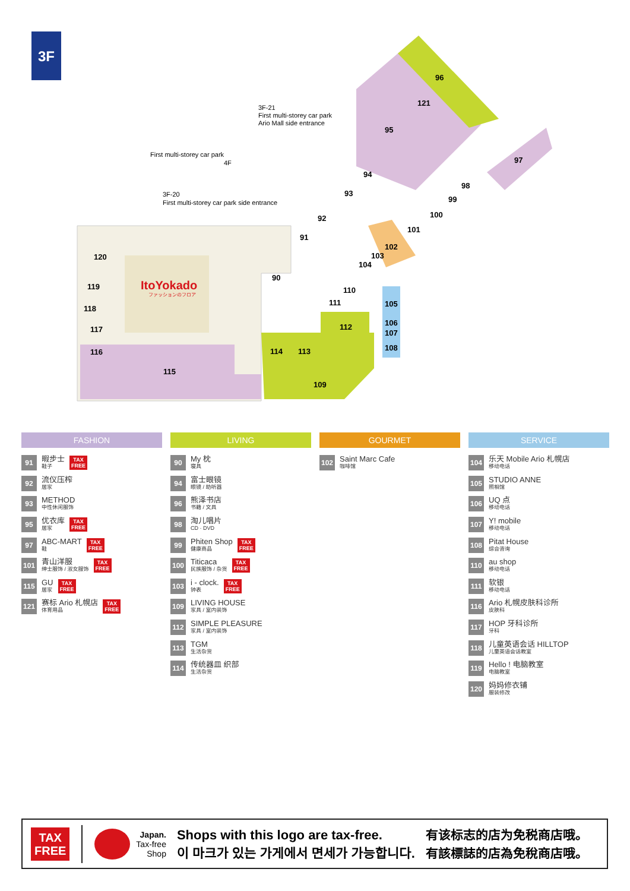3F
3F-21
First multi-storey car park
Ario Mall side entrance
First multi-storey car park
4F
3F-20
First multi-storey car park side entrance
ItoYokado
ファッションのフロア
96
121
95
94
93
92
91
90
97
98
99
100
101
102
103
104
105
106
107
108
109
110
111
112
113
114
115
116
117
118
119
120
FASHION
91 暇步士
鞋子 TAX
FREE
92 流仪压榨
居家
93 METHOD
中性休闲服饰
95 优衣库
居家 TAX
FREE
97 ABC-MART
鞋 TAX
FREE
101 青山洋服
绅士服饰 / 淑女服饰 TAX
FREE
115 GU
居家 TAX
FREE
121 赛标 Ario 札幌店
体育用品 TAX
FREE
LIVING
90 My 枕
寝具
94 富士眼镜
眼镜 / 助听器
96 熊泽书店
书籍 / 文具
98 淘儿唱片
CD · DVD
99 Phiten Shop
健康商品 TAX
FREE
100 Titicaca
民族服饰 / 杂货 TAX
FREE
103 i - clock.
钟表 TAX
FREE
109 LIVING HOUSE
家具 / 室内装饰
112 SIMPLE PLEASURE
家具 / 室内装饰
113 TGM
生活杂货
114 传统器皿 织部
生活杂货
GOURMET
102 Saint Marc Cafe
咖啡馆
SERVICE
104 乐天 Mobile Ario 札幌店
移动电话
105 STUDIO ANNE
照相馆
106 UQ 点
移动电话
107 Y! mobile
移动电话
108 Pitat House
综合咨询
110 au shop
移动电话
111 软银
移动电话
116 Ario 札幌皮肤科诊所
皮肤科
117 HOP 牙科诊所
牙科
118 儿童英语会话 HILLTOP
儿童英语会话教室
119 Hello ! 电脑教室
电脑教室
120 妈妈修衣铺
服装修改
TAX
FREE
Japan.
Tax-free
Shop
Shops with this logo are tax-free.
이 마크가 있는 가게에서 면세가 가능합니다.
有该标志的店为免税商店哦。
有該標誌的店為免稅商店哦。